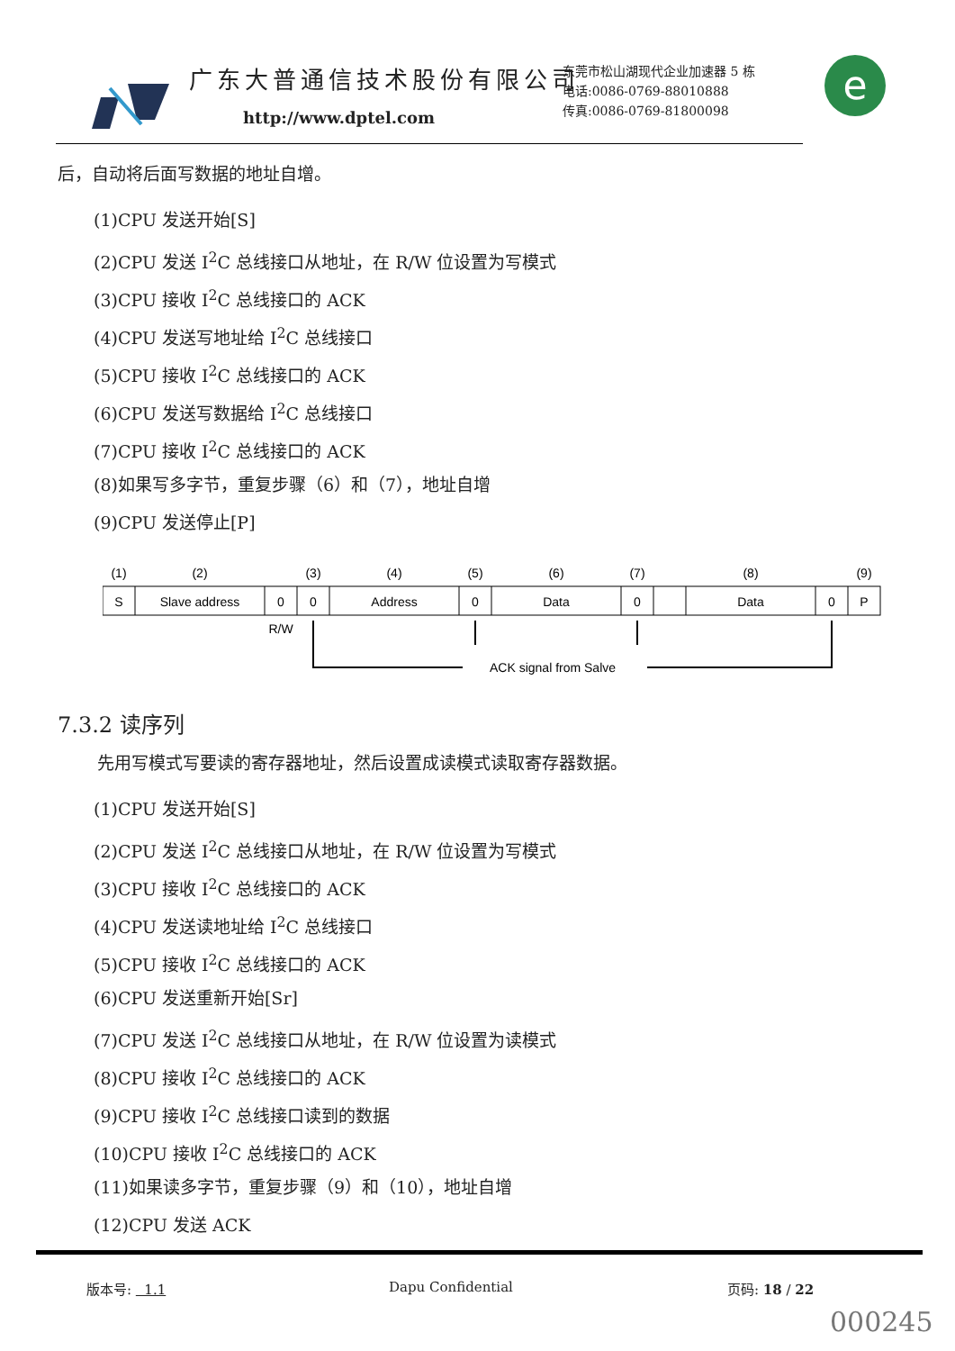广东大普通信技术股份有限公司
http://www.dptel.com
东莞市松山湖现代企业加速器 5 栋
电话:0086-0769-88010888
传真:0086-0769-81800098
e
后，自动将后面写数据的地址自增。
(1)CPU 发送开始[S]
(2)CPU 发送 I<sup>2</sup>C 总线接口从地址，在 R/W 位设置为写模式
(3)CPU 接收 I<sup>2</sup>C 总线接口的 ACK
(4)CPU 发送写地址给 I<sup>2</sup>C 总线接口
(5)CPU 接收 I<sup>2</sup>C 总线接口的 ACK
(6)CPU 发送写数据给 I<sup>2</sup>C 总线接口
(7)CPU 接收 I<sup>2</sup>C 总线接口的 ACK
(8)如果写多字节，重复步骤（6）和（7），地址自增
(9)CPU 发送停止[P]
(1)
(2)
(3)
(4)
(5)
(6)
(7)
(8)
(9)
S
Slave address
0
0
Address
0
Data
0
Data
0
P
R/W
ACK signal from Salve
7.3.2 读序列
先用写模式写要读的寄存器地址，然后设置成读模式读取寄存器数据。
(1)CPU 发送开始[S]
(2)CPU 发送 I<sup>2</sup>C 总线接口从地址，在 R/W 位设置为写模式
(3)CPU 接收 I<sup>2</sup>C 总线接口的 ACK
(4)CPU 发送读地址给 I<sup>2</sup>C 总线接口
(5)CPU 接收 I<sup>2</sup>C 总线接口的 ACK
(6)CPU 发送重新开始[Sr]
(7)CPU 发送 I<sup>2</sup>C 总线接口从地址，在 R/W 位设置为读模式
(8)CPU 接收 I<sup>2</sup>C 总线接口的 ACK
(9)CPU 接收 I<sup>2</sup>C 总线接口读到的数据
(10)CPU 接收 I<sup>2</sup>C 总线接口的 ACK
(11)如果读多字节，重复步骤（9）和（10），地址自增
(12)CPU 发送 ACK
版本号: 1.1 Dapu Confidential 页码: 18 / 22
000245